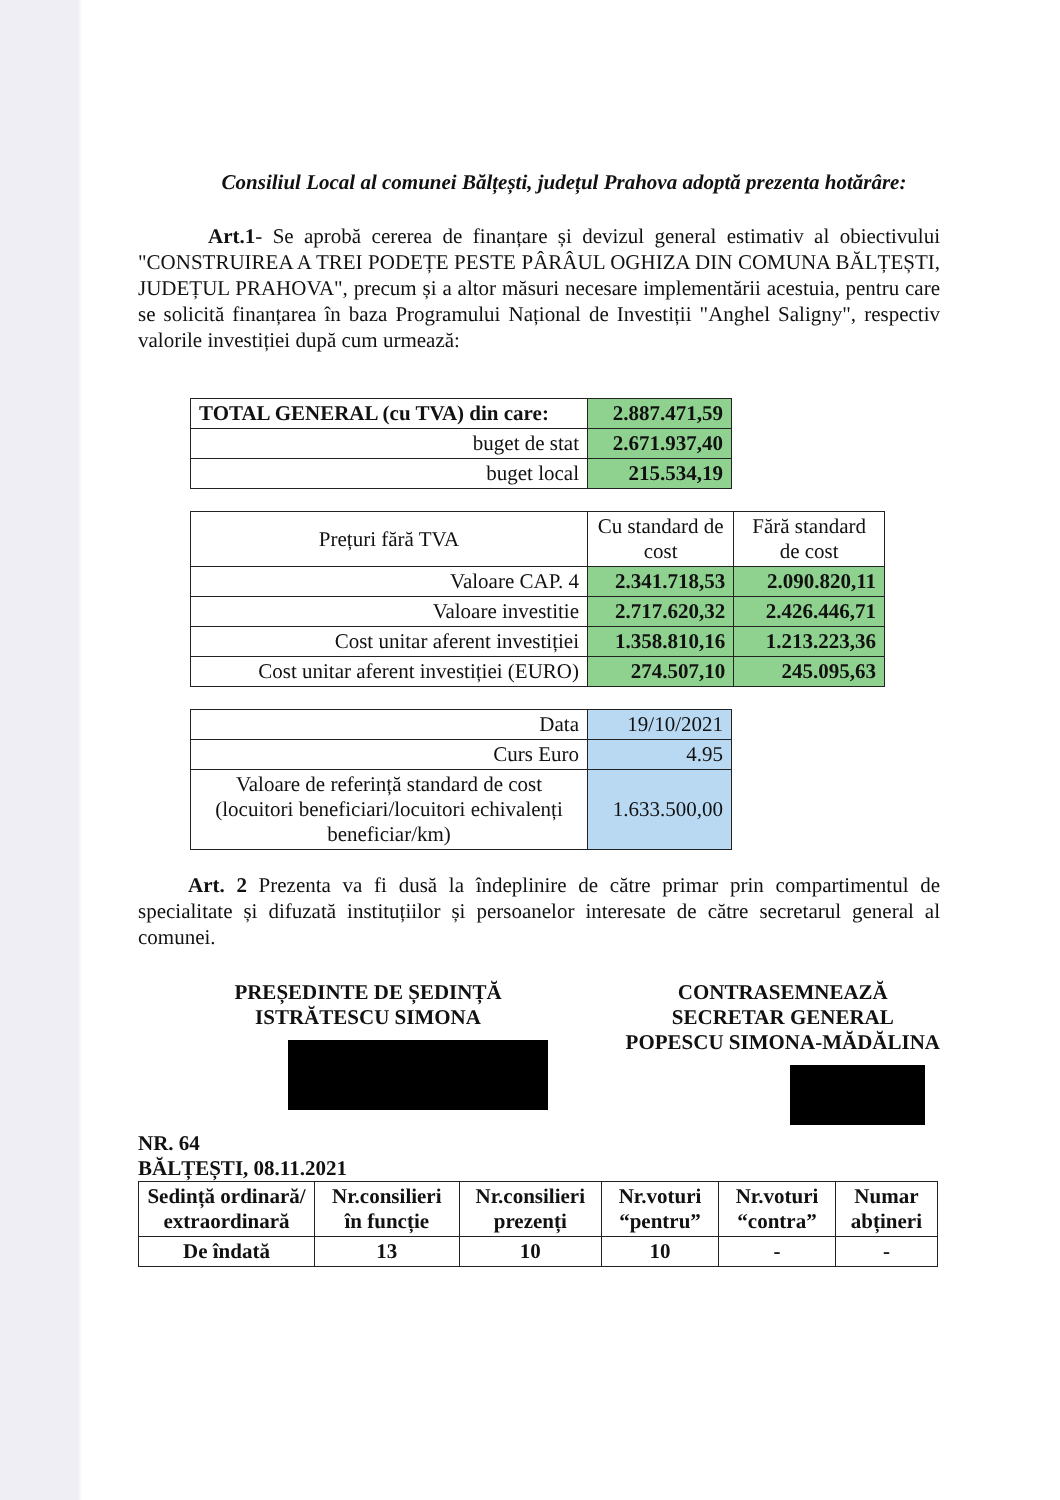Consiliul Local al comunei Bălțești, județul Prahova adoptă prezenta hotărâre:
Art.1- Se aprobă cererea de finanțare și devizul general estimativ al obiectivului "CONSTRUIREA A TREI PODEȚE PESTE PÂRÂUL OGHIZA DIN COMUNA BĂLȚEȘTI, JUDEȚUL PRAHOVA", precum și a altor măsuri necesare implementării acestuia, pentru care se solicită finanțarea în baza Programului Național de Investiții "Anghel Saligny", respectiv valorile investiției după cum urmează:
| TOTAL GENERAL (cu TVA) din care: | 2.887.471,59 |
| buget de stat | 2.671.937,40 |
| buget local | 215.534,19 |
| Prețuri fără TVA | Cu standard de cost | Fără standard de cost |
| Valoare CAP. 4 | 2.341.718,53 | 2.090.820,11 |
| Valoare investitie | 2.717.620,32 | 2.426.446,71 |
| Cost unitar aferent investiției | 1.358.810,16 | 1.213.223,36 |
| Cost unitar aferent investiției (EURO) | 274.507,10 | 245.095,63 |
| Data | 19/10/2021 |
| Curs Euro | 4.95 |
| Valoare de referință standard de cost (locuitori beneficiari/locuitori echivalenți beneficiar/km) | 1.633.500,00 |
Art. 2 Prezenta va fi dusă la îndeplinire de către primar prin compartimentul de specialitate și difuzată instituțiilor și persoanelor interesate de către secretarul general al comunei.
PREȘEDINTE DE ȘEDINȚĂ
ISTRĂTESCU SIMONA
CONTRASEMNEAZĂ
SECRETAR GENERAL
POPESCU SIMONA-MĂDĂLINA
NR. 64
BĂLȚEȘTI, 08.11.2021
| Sedință ordinară/ extraordinară | Nr.consilieri în funcție | Nr.consilieri prezenți | Nr.voturi “pentru” | Nr.voturi “contra” | Numar abțineri |
| --- | --- | --- | --- | --- | --- |
| De îndată | 13 | 10 | 10 | - | - |